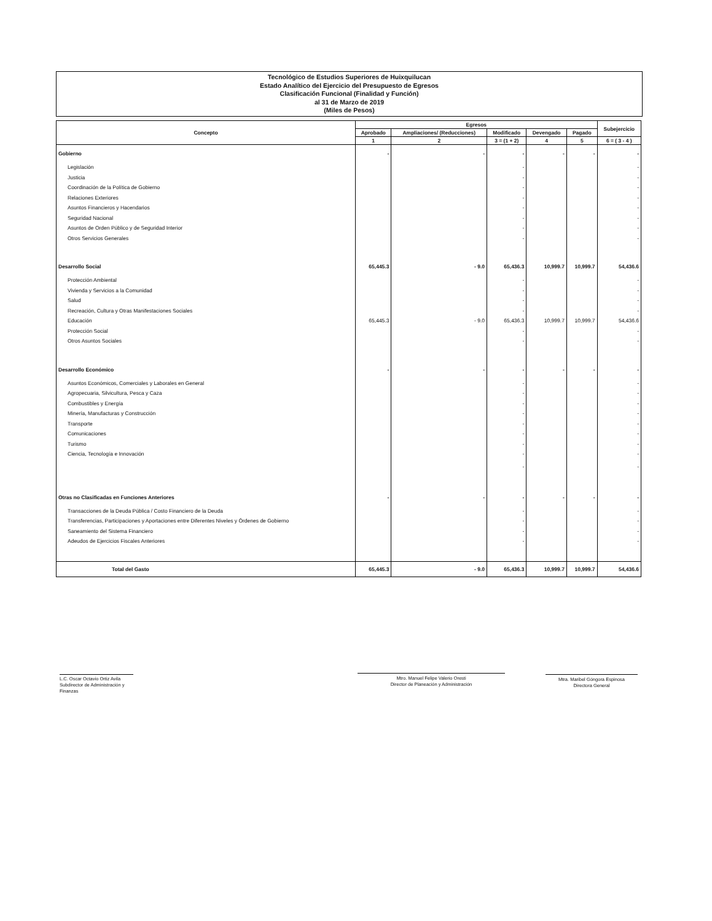Tecnológico de Estudios Superiores de Huixquilucan
Estado Analítico del Ejercicio del Presupuesto de Egresos
Clasificación Funcional (Finalidad y Función)
al 31 de Marzo de 2019
(Miles de Pesos)
| Concepto | Egresos | | | | | Subejercicio |
| --- | --- | --- | --- | --- | --- | --- |
| | Aprobado | Ampliaciones/ (Reducciones) | Modificado | Devengado | Pagado | |
| | 1 | 2 | 3 = (1 + 2) | 4 | 5 | 6 = ( 3 - 4 ) |
| Gobierno | - | - | - | - | - | - |
| Legislación | | | - | | | - |
| Justicia | | | - | | | - |
| Coordinación de la Política de Gobierno | | | - | | | - |
| Relaciones Exteriores | | | - | | | - |
| Asuntos Financieros y Hacendarios | | | - | | | - |
| Seguridad Nacional | | | - | | | - |
| Asuntos de Orden Público y de Seguridad Interior | | | - | | | - |
| Otros Servicios Generales | | | - | | | - |
| Desarrollo Social | 65,445.3 | - 9.0 | 65,436.3 | 10,999.7 | 10,999.7 | 54,436.6 |
| Protección Ambiental | | | - | | | - |
| Vivienda y Servicios a la Comunidad | | | - | | | - |
| Salud | | | - | | | - |
| Recreación, Cultura y Otras Manifestaciones Sociales | | | - | | | - |
| Educación | 65,445.3 | - 9.0 | 65,436.3 | 10,999.7 | 10,999.7 | 54,436.6 |
| Protección Social | | | - | | | - |
| Otros Asuntos Sociales | | | - | | | - |
| Desarrollo Económico | - | - | - | - | - | - |
| Asuntos Económicos, Comerciales y Laborales en General | | | - | | | - |
| Agropecuaria, Silvicultura, Pesca y Caza | | | - | | | - |
| Combustibles y Energía | | | - | | | - |
| Minería, Manufacturas y Construcción | | | - | | | - |
| Transporte | | | - | | | - |
| Comunicaciones | | | - | | | - |
| Turismo | | | - | | | - |
| Ciencia, Tecnología e Innovación | | | - | | | - |
| | | | - | | | - |
| Otras no Clasificadas en Funciones Anteriores | - | - | - | - | - | - |
| Transacciones de la Deuda Pública / Costo Financiero de la Deuda | | | - | | | - |
| Transferencias, Participaciones y Aportaciones entre Diferentes Niveles y Órdenes de Gobierno | | | - | | | - |
| Saneamiento del Sistema Financiero | | | - | | | - |
| Adeudos de Ejercicios Fiscales Anteriores | | | - | | | - |
| Total del Gasto | 65,445.3 | - 9.0 | 65,436.3 | 10,999.7 | 10,999.7 | 54,436.6 |
L.C. Oscar Octavio Ortiz Avila
Subdirector de Administración y Finanzas
Mtro. Manuel Felipe Valerio Oresti
Director de Planeación y Administración
Mtra. Maribel Góngora Espinosa
Directora General